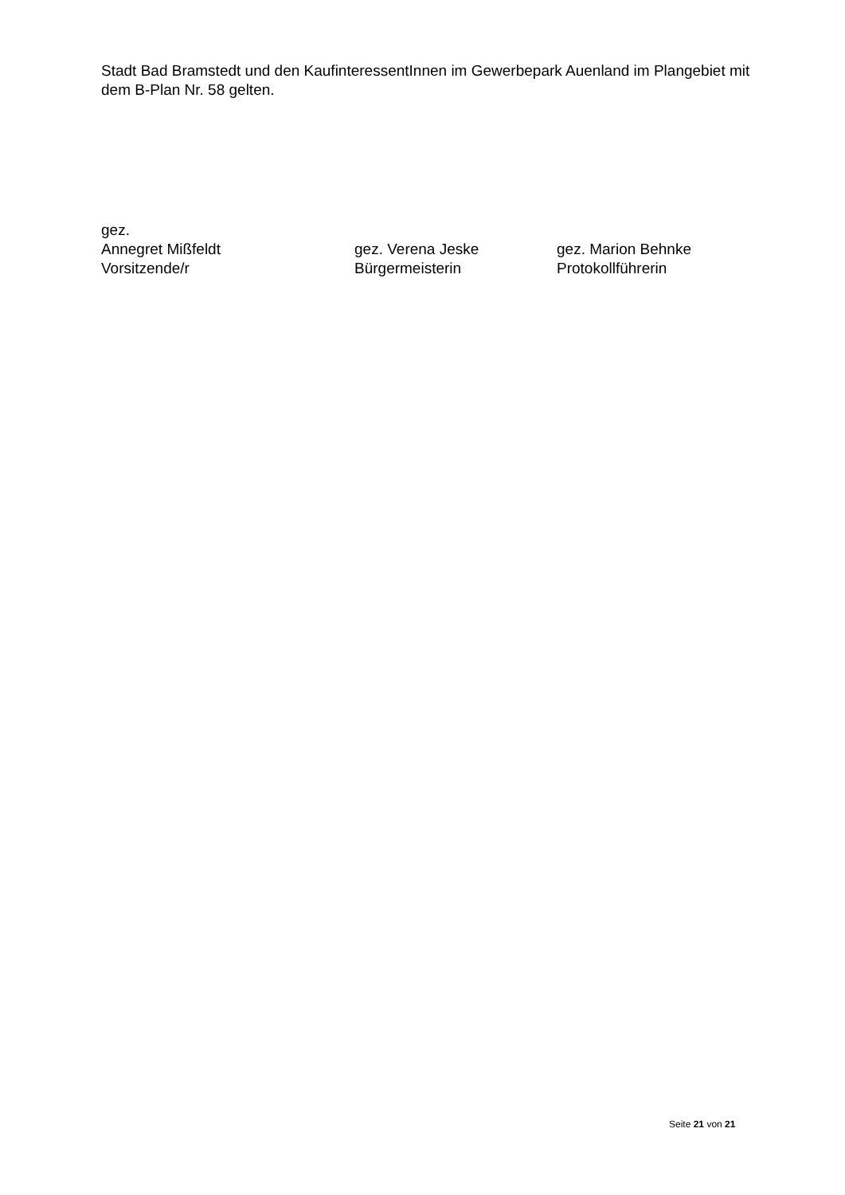Stadt Bad Bramstedt und den KaufinteressentInnen im Gewerbepark Auenland im Plangebiet mit dem B-Plan Nr. 58 gelten.
gez.
Annegret Mißfeldt gez. Verena Jeske gez. Marion Behnke
Vorsitzende/r Bürgermeisterin Protokollführerin
Seite 21 von 21